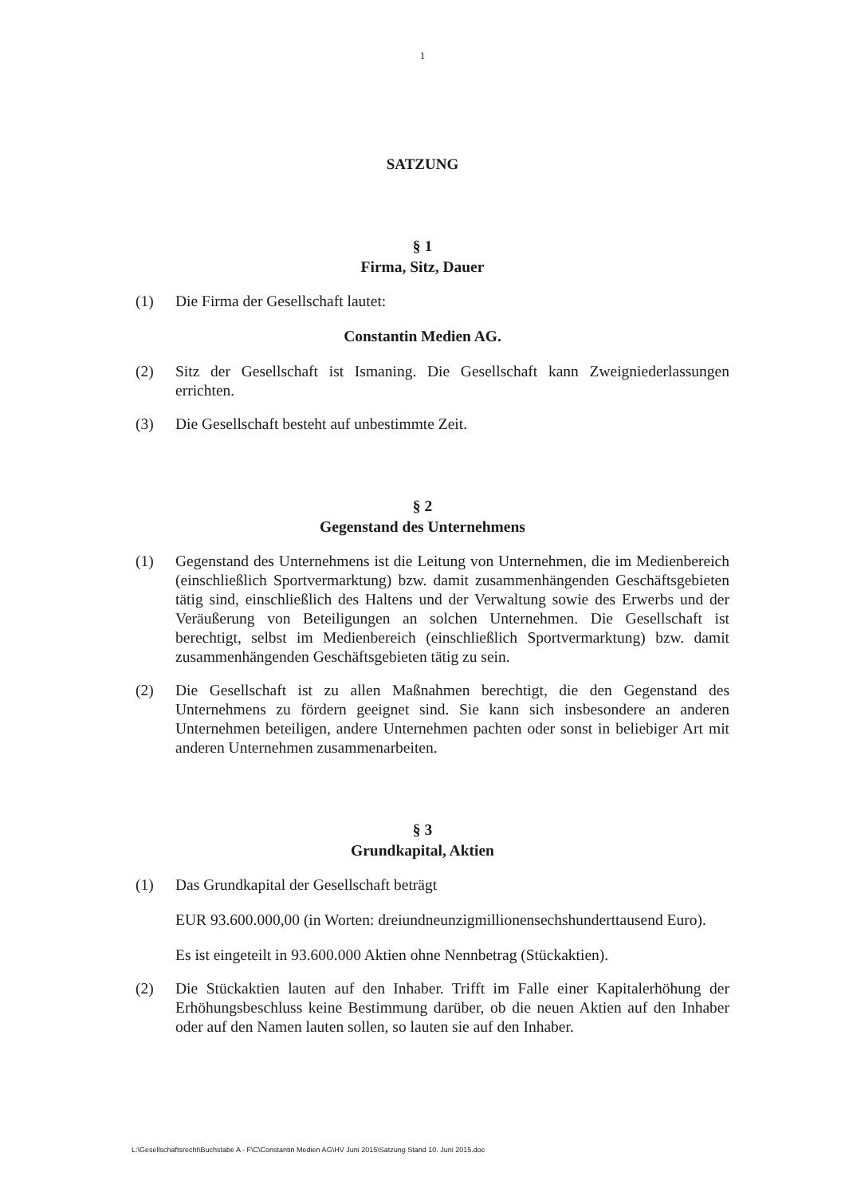1
SATZUNG
§ 1
Firma, Sitz, Dauer
(1) Die Firma der Gesellschaft lautet:
Constantin Medien AG.
(2) Sitz der Gesellschaft ist Ismaning. Die Gesellschaft kann Zweigniederlassungen errichten.
(3) Die Gesellschaft besteht auf unbestimmte Zeit.
§ 2
Gegenstand des Unternehmens
(1) Gegenstand des Unternehmens ist die Leitung von Unternehmen, die im Medienbereich (einschließlich Sportvermarktung) bzw. damit zusammenhängenden Geschäftsgebieten tätig sind, einschließlich des Haltens und der Verwaltung sowie des Erwerbs und der Veräußerung von Beteiligungen an solchen Unternehmen. Die Gesellschaft ist berechtigt, selbst im Medienbereich (einschließlich Sportvermarktung) bzw. damit zusammenhängenden Geschäftsgebieten tätig zu sein.
(2) Die Gesellschaft ist zu allen Maßnahmen berechtigt, die den Gegenstand des Unternehmens zu fördern geeignet sind. Sie kann sich insbesondere an anderen Unternehmen beteiligen, andere Unternehmen pachten oder sonst in beliebiger Art mit anderen Unternehmen zusammenarbeiten.
§ 3
Grundkapital, Aktien
(1) Das Grundkapital der Gesellschaft beträgt
EUR 93.600.000,00 (in Worten: dreiundneunzigmillionensechshunderttausend Euro).
Es ist eingeteilt in 93.600.000 Aktien ohne Nennbetrag (Stückaktien).
(2) Die Stückaktien lauten auf den Inhaber. Trifft im Falle einer Kapitalerhöhung der Erhöhungsbeschluss keine Bestimmung darüber, ob die neuen Aktien auf den Inhaber oder auf den Namen lauten sollen, so lauten sie auf den Inhaber.
L:\Gesellschaftsrecht\Buchstabe A - F\C\Constantin Medien AG\HV Juni 2015\Satzung Stand 10. Juni 2015.doc